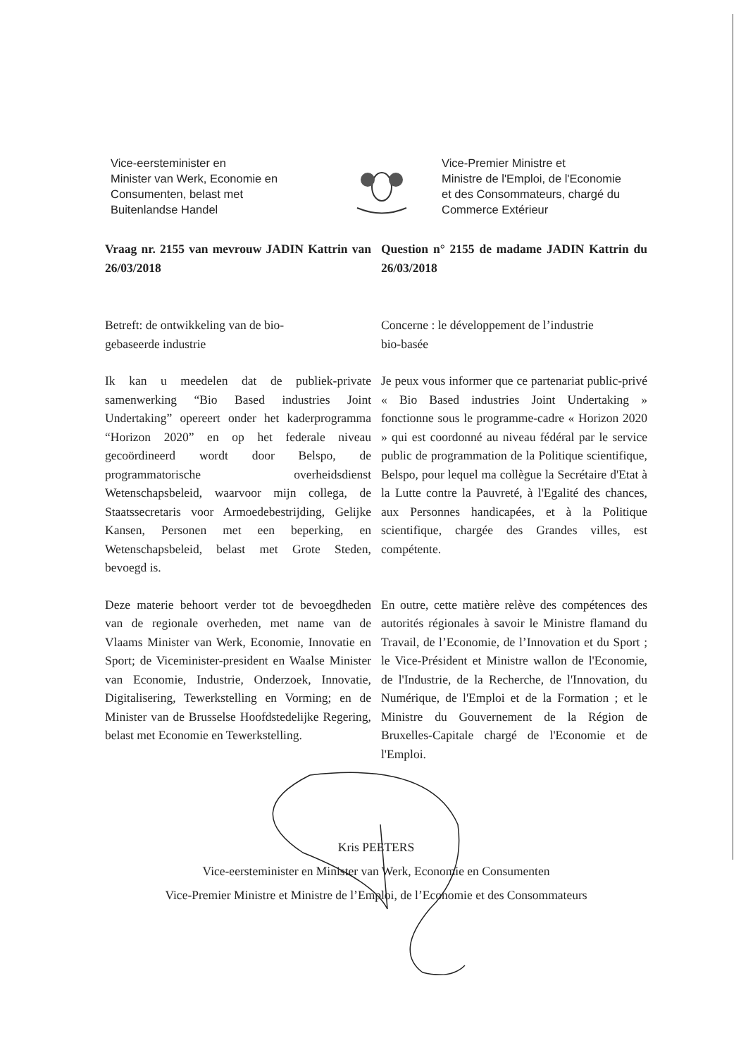Vice-eersteminister en
Minister van Werk, Economie en
Consumenten, belast met
Buitenlandse Handel
Vice-Premier Ministre et
Ministre de l'Emploi, de l'Economie
et des Consommateurs, chargé du
Commerce Extérieur
Vraag nr. 2155 van mevrouw JADIN Kattrin van 26/03/2018
Question n° 2155 de madame JADIN Kattrin du 26/03/2018
Betreft: de ontwikkeling van de bio-
gebaseerde industrie
Concerne : le développement de l’industrie
bio-basée
Ik kan u meedelen dat de publiek-private samenwerking “Bio Based industries Joint Undertaking” opereert onder het kaderprogramma “Horizon 2020” en op het federale niveau gecoördineerd wordt door Belspo, de programmatorische overheidsdienst Wetenschapsbeleid, waarvoor mijn collega, de Staatssecretaris voor Armoedebestrijding, Gelijke Kansen, Personen met een beperking, en Wetenschapsbeleid, belast met Grote Steden, bevoegd is.
Je peux vous informer que ce partenariat public-privé « Bio Based industries Joint Undertaking » fonctionne sous le programme-cadre « Horizon 2020 » qui est coordonné au niveau fédéral par le service public de programmation de la Politique scientifique, Belspo, pour lequel ma collègue la Secrétaire d'Etat à la Lutte contre la Pauvreté, à l'Egalité des chances, aux Personnes handicapées, et à la Politique scientifique, chargée des Grandes villes, est compétente.
Deze materie behoort verder tot de bevoegdheden van de regionale overheden, met name van de Vlaams Minister van Werk, Economie, Innovatie en Sport; de Viceminister-president en Waalse Minister van Economie, Industrie, Onderzoek, Innovatie, Digitalisering, Tewerkstelling en Vorming; en de Minister van de Brusselse Hoofdstedelijke Regering, belast met Economie en Tewerkstelling.
En outre, cette matière relève des compétences des autorités régionales à savoir le Ministre flamand du Travail, de l’Economie, de l’Innovation et du Sport ; le Vice-Président et Ministre wallon de l'Economie, de l'Industrie, de la Recherche, de l'Innovation, du Numérique, de l'Emploi et de la Formation ; et le Ministre du Gouvernement de la Région de Bruxelles-Capitale chargé de l'Economie et de l'Emploi.
Kris PEETERS
Vice-eersteminister en Minister van Werk, Economie en Consumenten
Vice-Premier Ministre et Ministre de l’Emploi, de l’Economie et des Consommateurs